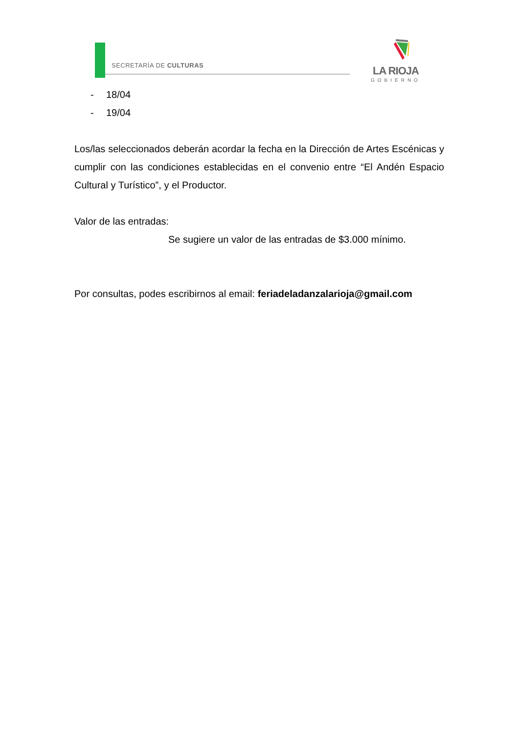SECRETARÍA DE CULTURAS
LA RIOJA
GOBIERNO
- 18/04
- 19/04
Los/las seleccionados deberán acordar la fecha en la Dirección de Artes Escénicas y cumplir con las condiciones establecidas en el convenio entre “El Andén Espacio Cultural y Turístico”, y el Productor.
Valor de las entradas:
Se sugiere un valor de las entradas de $3.000 mínimo.
Por consultas, podes escribirnos al email: feriadeladanzalarioja@gmail.com